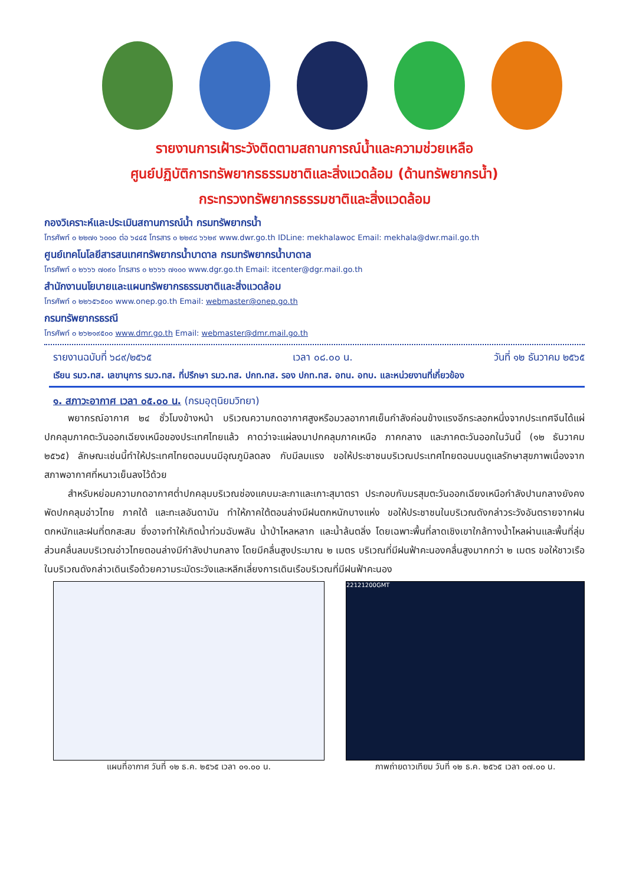รายงานการเฝ้าระวังติดตามสถานการณ์น้ำและความช่วยเหลือ
ศูนย์ปฏิบัติการทรัพยากรธรรมชาติและสิ่งแวดล้อม (ด้านทรัพยากรน้ำ)
กระทรวงทรัพยากรธรรมชาติและสิ่งแวดล้อม
กองวิเคราะห์และประเมินสถานการณ์น้ำ กรมทรัพยากรน้ำ
โทรศัพท์ ๐ ๒๒๗๑ ๖๐๐๐ ต่อ ๖๔๔๕ โทรสาร ๐ ๒๒๙๘ ๖๖๒๙ www.dwr.go.th IDLine: mekhalawoc Email: mekhala@dwr.mail.go.th
ศูนย์เทคโนโลยีสารสนเทศทรัพยากรน้ำบาดาล กรมทรัพยากรน้ำบาดาล
โทรศัพท์ ๐ ๒๖๖๖ ๗๐๙๐ โทรสาร ๐ ๒๖๖๖ ๗๑๐๐ www.dgr.go.th Email: itcenter@dgr.mail.go.th
สำนักงานนโยบายและแผนทรัพยากรธรรมชาติและสิ่งแวดล้อม
โทรศัพท์ ๐ ๒๒๖๕๖๕๐๐ www.onep.go.th Email: webmaster@onep.go.th
กรมทรัพยากรธรณี
โทรศัพท์ ๐ ๒๖๒๑๙๕๐๐ www.dmr.go.th Email: webmaster@dmr.mail.go.th
รายงานฉบับที่ ๖๘๙/๒๕๖๕ เวลา ๐๘.๐๐ น. วันที่ ๑๒ ธันวาคม ๒๕๖๕
เรียน รมว.ทส. เลขานุการ รมว.ทส. ที่ปรึกษา รมว.ทส. ปกท.ทส. รอง ปกท.ทส. อทน. อทบ. และหน่วยงานที่เกี่ยวข้อง
๑. สภาวะอากาศ เวลา ๐๕.๐๐ น. (กรมอุตุนิยมวิทยา)
พยากรณ์อากาศ ๒๔ ชั่วโมงข้างหน้า บริเวณความกดอากาศสูงหรือมวลอากาศเย็นกำลังค่อนข้างแรงอีกระลอกหนึ่งจากประเทศจีนได้แผ่ปกคลุมภาคตะวันออกเฉียงเหนือของประเทศไทยแล้ว คาดว่าจะแผ่ลงมาปกคลุมภาคเหนือ ภาคกลาง และภาคตะวันออกในวันนี้ (๑๒ ธันวาคม ๒๕๖๕) ลักษณะเช่นนี้ทำให้ประเทศไทยตอนบนมีอุณภูมิลดลง กับมีลมแรง ขอให้ประชาชนบริเวณประเทศไทยตอนบนดูแลรักษาสุขภาพเนื่องจากสภาพอากาศที่หนาวเย็นลงไว้ด้วย
สำหรับหย่อมความกดอากาศต่ำปกคลุมบริเวณช่องแคบมะละกาและเกาะสุมาตรา ประกอบกับมรสุมตะวันออกเฉียงเหนือกำลังปานกลางยังคงพัดปกคลุมอ่าวไทย ภาคใต้ และทะเลอันดามัน ทำให้ภาคใต้ตอนล่างมีฝนตกหนักบางแห่ง ขอให้ประชาชนในบริเวณดังกล่าวระวังอันตรายจากฝนตกหนักและฝนที่ตกสะสม ซึ่งอาจทำให้เกิดน้ำท่วมฉับพลัน น้ำป่าไหลหลาก และน้ำล้นตลิ่ง โดยเฉพาะพื้นที่ลาดเชิงเขาใกล้ทางน้ำไหลผ่านและพื้นที่ลุ่ม ส่วนคลื่นลมบริเวณอ่าวไทยตอนล่างมีกำลังปานกลาง โดยมีคลื่นสูงประมาณ ๒ เมตร บริเวณที่มีฝนฟ้าคะนองคลื่นสูงมากกว่า ๒ เมตร ขอให้ชาวเรือในบริเวณดังกล่าวเดินเรือด้วยความระมัดระวังและหลีกเลี่ยงการเดินเรือบริเวณที่มีฝนฟ้าคะนอง
แผนที่อากาศ วันที่ ๑๒ ธ.ค. ๒๕๖๕ เวลา ๐๑.๐๐ น.
22121200GMT
ภาพถ่ายดาวเทียม วันที่ ๑๒ ธ.ค. ๒๕๖๕ เวลา ๐๗.๐๐ น.